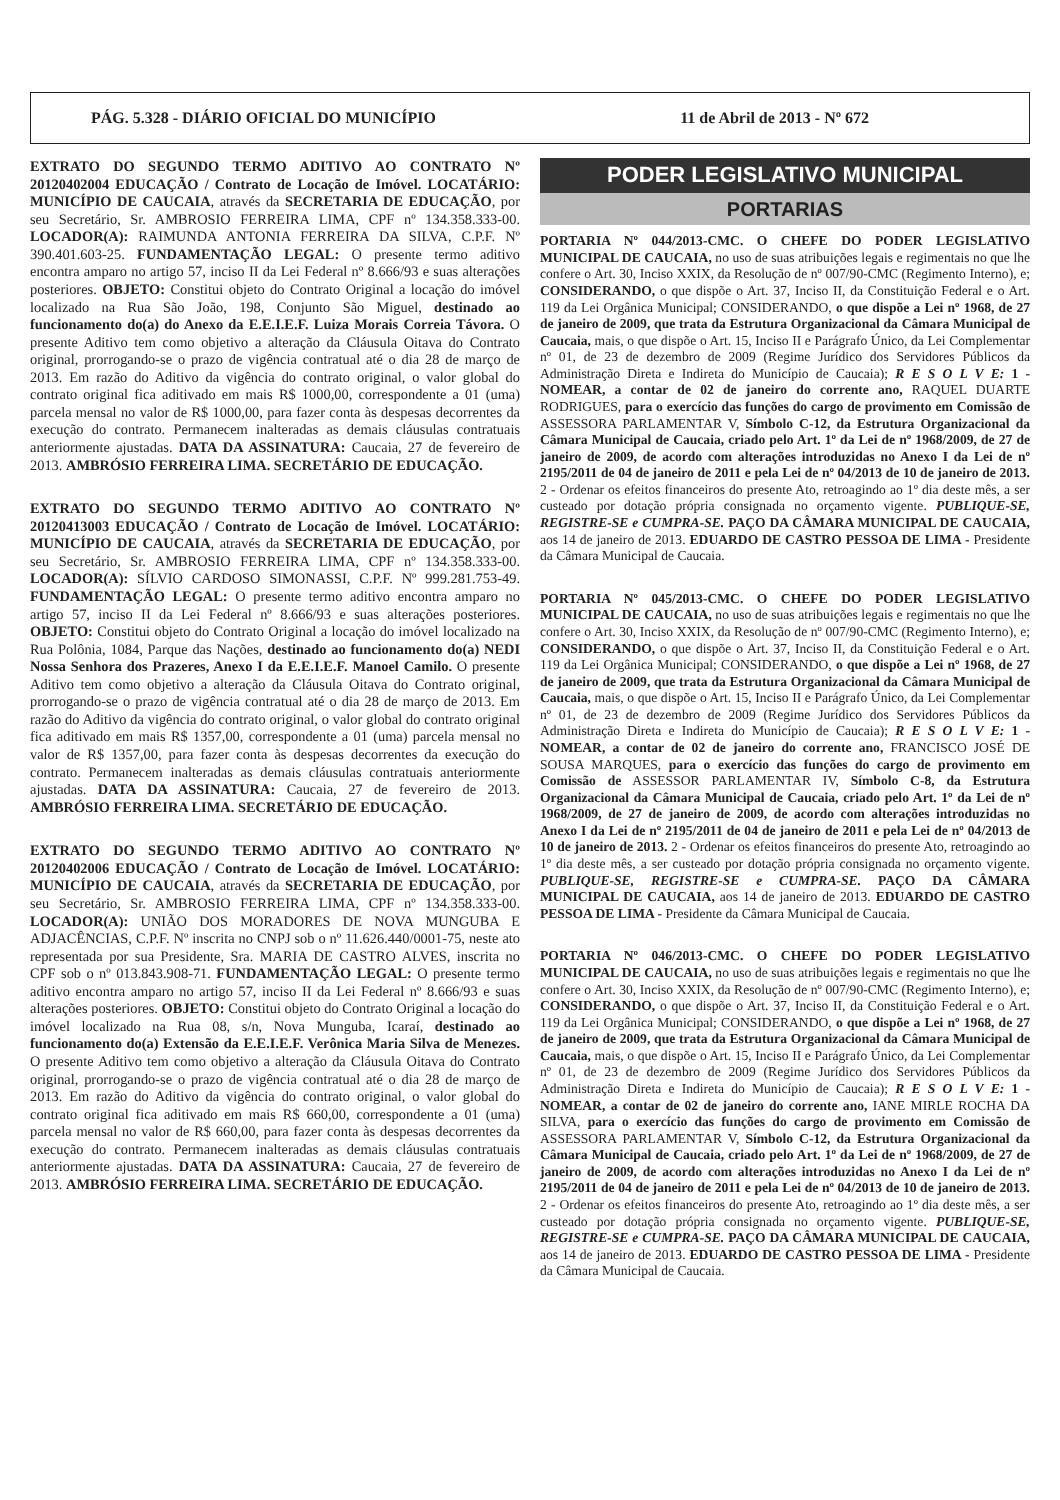PÁG. 5.328 - DIÁRIO OFICIAL DO MUNICÍPIO 11 de Abril de 2013 - Nº 672
EXTRATO DO SEGUNDO TERMO ADITIVO AO CONTRATO Nº 20120402004 EDUCAÇÃO / Contrato de Locação de Imóvel. LOCATÁRIO: MUNICÍPIO DE CAUCAIA, através da SECRETARIA DE EDUCAÇÃO, por seu Secretário, Sr. AMBROSIO FERREIRA LIMA, CPF nº 134.358.333-00. LOCADOR(A): RAIMUNDA ANTONIA FERREIRA DA SILVA, C.P.F. Nº 390.401.603-25. FUNDAMENTAÇÃO LEGAL: O presente termo aditivo encontra amparo no artigo 57, inciso II da Lei Federal nº 8.666/93 e suas alterações posteriores. OBJETO: Constitui objeto do Contrato Original a locação do imóvel localizado na Rua São João, 198, Conjunto São Miguel, destinado ao funcionamento do(a) do Anexo da E.E.I.E.F. Luiza Morais Correia Távora. O presente Aditivo tem como objetivo a alteração da Cláusula Oitava do Contrato original, prorrogando-se o prazo de vigência contratual até o dia 28 de março de 2013. Em razão do Aditivo da vigência do contrato original, o valor global do contrato original fica aditivado em mais R$ 1000,00, correspondente a 01 (uma) parcela mensal no valor de R$ 1000,00, para fazer conta às despesas decorrentes da execução do contrato. Permanecem inalteradas as demais cláusulas contratuais anteriormente ajustadas. DATA DA ASSINATURA: Caucaia, 27 de fevereiro de 2013. AMBRÓSIO FERREIRA LIMA. SECRETÁRIO DE EDUCAÇÃO.
EXTRATO DO SEGUNDO TERMO ADITIVO AO CONTRATO Nº 20120413003 EDUCAÇÃO / Contrato de Locação de Imóvel. LOCATÁRIO: MUNICÍPIO DE CAUCAIA, através da SECRETARIA DE EDUCAÇÃO, por seu Secretário, Sr. AMBROSIO FERREIRA LIMA, CPF nº 134.358.333-00. LOCADOR(A): SÍLVIO CARDOSO SIMONASSI, C.P.F. Nº 999.281.753-49. FUNDAMENTAÇÃO LEGAL: O presente termo aditivo encontra amparo no artigo 57, inciso II da Lei Federal nº 8.666/93 e suas alterações posteriores. OBJETO: Constitui objeto do Contrato Original a locação do imóvel localizado na Rua Polônia, 1084, Parque das Nações, destinado ao funcionamento do(a) NEDI Nossa Senhora dos Prazeres, Anexo I da E.E.I.E.F. Manoel Camilo. O presente Aditivo tem como objetivo a alteração da Cláusula Oitava do Contrato original, prorrogando-se o prazo de vigência contratual até o dia 28 de março de 2013. Em razão do Aditivo da vigência do contrato original, o valor global do contrato original fica aditivado em mais R$ 1357,00, correspondente a 01 (uma) parcela mensal no valor de R$ 1357,00, para fazer conta às despesas decorrentes da execução do contrato. Permanecem inalteradas as demais cláusulas contratuais anteriormente ajustadas. DATA DA ASSINATURA: Caucaia, 27 de fevereiro de 2013. AMBRÓSIO FERREIRA LIMA. SECRETÁRIO DE EDUCAÇÃO.
EXTRATO DO SEGUNDO TERMO ADITIVO AO CONTRATO Nº 20120402006 EDUCAÇÃO / Contrato de Locação de Imóvel. LOCATÁRIO: MUNICÍPIO DE CAUCAIA, através da SECRETARIA DE EDUCAÇÃO, por seu Secretário, Sr. AMBROSIO FERREIRA LIMA, CPF nº 134.358.333-00. LOCADOR(A): UNIÃO DOS MORADORES DE NOVA MUNGUBA E ADJACÊNCIAS, C.P.F. Nº inscrita no CNPJ sob o nº 11.626.440/0001-75, neste ato representada por sua Presidente, Sra. MARIA DE CASTRO ALVES, inscrita no CPF sob o nº 013.843.908-71. FUNDAMENTAÇÃO LEGAL: O presente termo aditivo encontra amparo no artigo 57, inciso II da Lei Federal nº 8.666/93 e suas alterações posteriores. OBJETO: Constitui objeto do Contrato Original a locação do imóvel localizado na Rua 08, s/n, Nova Munguba, Icaraí, destinado ao funcionamento do(a) Extensão da E.E.I.E.F. Verônica Maria Silva de Menezes. O presente Aditivo tem como objetivo a alteração da Cláusula Oitava do Contrato original, prorrogando-se o prazo de vigência contratual até o dia 28 de março de 2013. Em razão do Aditivo da vigência do contrato original, o valor global do contrato original fica aditivado em mais R$ 660,00, correspondente a 01 (uma) parcela mensal no valor de R$ 660,00, para fazer conta às despesas decorrentes da execução do contrato. Permanecem inalteradas as demais cláusulas contratuais anteriormente ajustadas. DATA DA ASSINATURA: Caucaia, 27 de fevereiro de 2013. AMBRÓSIO FERREIRA LIMA. SECRETÁRIO DE EDUCAÇÃO.
PODER LEGISLATIVO MUNICIPAL
PORTARIAS
PORTARIA Nº 044/2013-CMC. O CHEFE DO PODER LEGISLATIVO MUNICIPAL DE CAUCAIA, no uso de suas atribuições legais e regimentais no que lhe confere o Art. 30, Inciso XXIX, da Resolução de nº 007/90-CMC (Regimento Interno), e; CONSIDERANDO, o que dispõe o Art. 37, Inciso II, da Constituição Federal e o Art. 119 da Lei Orgânica Municipal; CONSIDERANDO, o que dispõe a Lei nº 1968, de 27 de janeiro de 2009, que trata da Estrutura Organizacional da Câmara Municipal de Caucaia, mais, o que dispõe o Art. 15, Inciso II e Parágrafo Único, da Lei Complementar nº 01, de 23 de dezembro de 2009 (Regime Jurídico dos Servidores Públicos da Administração Direta e Indireta do Município de Caucaia); R E S O L V E: 1 - NOMEAR, a contar de 02 de janeiro do corrente ano, RAQUEL DUARTE RODRIGUES, para o exercício das funções do cargo de provimento em Comissão de ASSESSORA PARLAMENTAR V, Símbolo C-12, da Estrutura Organizacional da Câmara Municipal de Caucaia, criado pelo Art. 1º da Lei de nº 1968/2009, de 27 de janeiro de 2009, de acordo com alterações introduzidas no Anexo I da Lei de nº 2195/2011 de 04 de janeiro de 2011 e pela Lei de nº 04/2013 de 10 de janeiro de 2013. 2 - Ordenar os efeitos financeiros do presente Ato, retroagindo ao 1º dia deste mês, a ser custeado por dotação própria consignada no orçamento vigente. PUBLIQUE-SE, REGISTRE-SE e CUMPRA-SE. PAÇO DA CÂMARA MUNICIPAL DE CAUCAIA, aos 14 de janeiro de 2013. EDUARDO DE CASTRO PESSOA DE LIMA - Presidente da Câmara Municipal de Caucaia.
PORTARIA Nº 045/2013-CMC. O CHEFE DO PODER LEGISLATIVO MUNICIPAL DE CAUCAIA, no uso de suas atribuições legais e regimentais no que lhe confere o Art. 30, Inciso XXIX, da Resolução de nº 007/90-CMC (Regimento Interno), e; CONSIDERANDO, o que dispõe o Art. 37, Inciso II, da Constituição Federal e o Art. 119 da Lei Orgânica Municipal; CONSIDERANDO, o que dispõe a Lei nº 1968, de 27 de janeiro de 2009, que trata da Estrutura Organizacional da Câmara Municipal de Caucaia, mais, o que dispõe o Art. 15, Inciso II e Parágrafo Único, da Lei Complementar nº 01, de 23 de dezembro de 2009 (Regime Jurídico dos Servidores Públicos da Administração Direta e Indireta do Município de Caucaia); R E S O L V E: 1 - NOMEAR, a contar de 02 de janeiro do corrente ano, FRANCISCO JOSÉ DE SOUSA MARQUES, para o exercício das funções do cargo de provimento em Comissão de ASSESSOR PARLAMENTAR IV, Símbolo C-8, da Estrutura Organizacional da Câmara Municipal de Caucaia, criado pelo Art. 1º da Lei de nº 1968/2009, de 27 de janeiro de 2009, de acordo com alterações introduzidas no Anexo I da Lei de nº 2195/2011 de 04 de janeiro de 2011 e pela Lei de nº 04/2013 de 10 de janeiro de 2013. 2 - Ordenar os efeitos financeiros do presente Ato, retroagindo ao 1º dia deste mês, a ser custeado por dotação própria consignada no orçamento vigente. PUBLIQUE-SE, REGISTRE-SE e CUMPRA-SE. PAÇO DA CÂMARA MUNICIPAL DE CAUCAIA, aos 14 de janeiro de 2013. EDUARDO DE CASTRO PESSOA DE LIMA - Presidente da Câmara Municipal de Caucaia.
PORTARIA Nº 046/2013-CMC. O CHEFE DO PODER LEGISLATIVO MUNICIPAL DE CAUCAIA, no uso de suas atribuições legais e regimentais no que lhe confere o Art. 30, Inciso XXIX, da Resolução de nº 007/90-CMC (Regimento Interno), e; CONSIDERANDO, o que dispõe o Art. 37, Inciso II, da Constituição Federal e o Art. 119 da Lei Orgânica Municipal; CONSIDERANDO, o que dispõe a Lei nº 1968, de 27 de janeiro de 2009, que trata da Estrutura Organizacional da Câmara Municipal de Caucaia, mais, o que dispõe o Art. 15, Inciso II e Parágrafo Único, da Lei Complementar nº 01, de 23 de dezembro de 2009 (Regime Jurídico dos Servidores Públicos da Administração Direta e Indireta do Município de Caucaia); R E S O L V E: 1 - NOMEAR, a contar de 02 de janeiro do corrente ano, IANE MIRLE ROCHA DA SILVA, para o exercício das funções do cargo de provimento em Comissão de ASSESSORA PARLAMENTAR V, Símbolo C-12, da Estrutura Organizacional da Câmara Municipal de Caucaia, criado pelo Art. 1º da Lei de nº 1968/2009, de 27 de janeiro de 2009, de acordo com alterações introduzidas no Anexo I da Lei de nº 2195/2011 de 04 de janeiro de 2011 e pela Lei de nº 04/2013 de 10 de janeiro de 2013. 2 - Ordenar os efeitos financeiros do presente Ato, retroagindo ao 1º dia deste mês, a ser custeado por dotação própria consignada no orçamento vigente. PUBLIQUE-SE, REGISTRE-SE e CUMPRA-SE. PAÇO DA CÂMARA MUNICIPAL DE CAUCAIA, aos 14 de janeiro de 2013. EDUARDO DE CASTRO PESSOA DE LIMA - Presidente da Câmara Municipal de Caucaia.